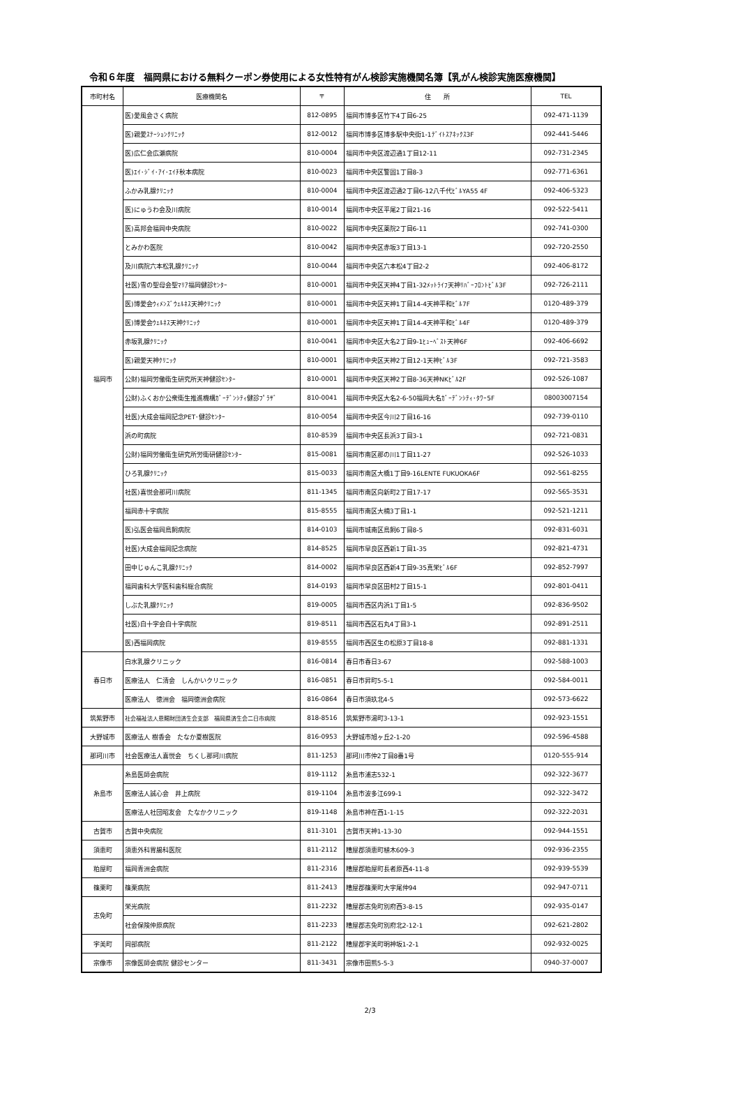令和６年度　福岡県における無料クーポン券使用による女性特有がん検診実施機関名簿【乳がん検診実施医療機関】
| 市町村名 | 医療機関名 | 〒 | 住 所 | TEL |
| --- | --- | --- | --- | --- |
| 福岡市 | 医)愛風会さく病院 | 812-0895 | 福岡市博多区竹下4丁目6-25 | 092-471-1139 |
| | 医)親愛ｽﾃｰｼｮﾝｸﾘﾆｯｸ | 812-0012 | 福岡市博多区博多駅中央街1-1ﾃﾞｲﾄｽｱﾈｯｸｽ3F | 092-441-5446 |
| | 医)広仁会広瀬病院 | 810-0004 | 福岡市中央区渡辺通1丁目12-11 | 092-731-2345 |
| | 医)ｴｲ･ｼﾞｲ･ｱｲ･ｴｲﾁ秋本病院 | 810-0023 | 福岡市中央区警固1丁目8-3 | 092-771-6361 |
| | ふかみ乳腺ｸﾘﾆｯｸ | 810-0004 | 福岡市中央区渡辺通2丁目6-12八千代ﾋﾞﾙYA55 4F | 092-406-5323 |
| | 医)にゅうわ会及川病院 | 810-0014 | 福岡市中央区平尾2丁目21-16 | 092-522-5411 |
| | 医)高邦会福岡中央病院 | 810-0022 | 福岡市中央区薬院2丁目6-11 | 092-741-0300 |
| | とみかわ医院 | 810-0042 | 福岡市中央区赤坂3丁目13-1 | 092-720-2550 |
| | 及川病院六本松乳腺ｸﾘﾆｯｸ | 810-0044 | 福岡市中央区六本松4丁目2-2 | 092-406-8172 |
| | 社医)雪の聖母会聖ﾏﾘｱ福岡健診ｾﾝﾀｰ | 810-0001 | 福岡市中央区天神4丁目1-32ﾒｯﾄﾗｲﾌ天神ﾘﾊﾞｰﾌﾛﾝﾄﾋﾞﾙ3F | 092-726-2111 |
| | 医)博愛会ｳｨﾒﾝｽﾞｳｪﾙﾈｽ天神ｸﾘﾆｯｸ | 810-0001 | 福岡市中央区天神1丁目14-4天神平和ﾋﾞﾙ7F | 0120-489-379 |
| | 医)博愛会ｳｪﾙﾈｽ天神ｸﾘﾆｯｸ | 810-0001 | 福岡市中央区天神1丁目14-4天神平和ﾋﾞﾙ4F | 0120-489-379 |
| | 赤坂乳腺ｸﾘﾆｯｸ | 810-0041 | 福岡市中央区大名2丁目9-1ﾋｭｰﾍﾞｽﾄ天神6F | 092-406-6692 |
| | 医)親愛天神ｸﾘﾆｯｸ | 810-0001 | 福岡市中央区天神2丁目12-1天神ﾋﾞﾙ3F | 092-721-3583 |
| | 公財)福岡労働衛生研究所天神健診ｾﾝﾀｰ | 810-0001 | 福岡市中央区天神2丁目8-36天神NKﾋﾞﾙ2F | 092-526-1087 |
| | 公財)ふくおか公衆衛生推進機構ｶﾞｰﾃﾞﾝｼﾃｨ健診ﾌﾟﾗｻﾞ | 810-0041 | 福岡市中央区大名2-6-50福岡大名ｶﾞｰﾃﾞﾝｼﾃｨ･ﾀﾜｰ5F | 08003007154 |
| | 社医)大成会福岡記念PET･健診ｾﾝﾀｰ | 810-0054 | 福岡市中央区今川2丁目16-16 | 092-739-0110 |
| | 浜の町病院 | 810-8539 | 福岡市中央区長浜3丁目3-1 | 092-721-0831 |
| | 公財)福岡労働衛生研究所労衛研健診ｾﾝﾀｰ | 815-0081 | 福岡市南区那の川1丁目11-27 | 092-526-1033 |
| | ひろ乳腺ｸﾘﾆｯｸ | 815-0033 | 福岡市南区大橋1丁目9-16LENTE FUKUOKA6F | 092-561-8255 |
| | 社医)喜悦会那珂川病院 | 811-1345 | 福岡市南区向新町2丁目17-17 | 092-565-3531 |
| | 福岡赤十字病院 | 815-8555 | 福岡市南区大楠3丁目1-1 | 092-521-1211 |
| | 医)弘医会福岡鳥飼病院 | 814-0103 | 福岡市城南区鳥飼6丁目8-5 | 092-831-6031 |
| | 社医)大成会福岡記念病院 | 814-8525 | 福岡市早良区西新1丁目1-35 | 092-821-4731 |
| | 田中じゅんこ乳腺ｸﾘﾆｯｸ | 814-0002 | 福岡市早良区西新4丁目9-35真栄ﾋﾞﾙ6F | 092-852-7997 |
| | 福岡歯科大学医科歯科総合病院 | 814-0193 | 福岡市早良区田村2丁目15-1 | 092-801-0411 |
| | しぶた乳腺ｸﾘﾆｯｸ | 819-0005 | 福岡市西区内浜1丁目1-5 | 092-836-9502 |
| | 社医)白十字会白十字病院 | 819-8511 | 福岡市西区石丸4丁目3-1 | 092-891-2511 |
| | 医)西福岡病院 | 819-8555 | 福岡市西区生の松原3丁目18-8 | 092-881-1331 |
| 春日市 | 白水乳腺クリニック | 816-0814 | 春日市春日3-67 | 092-588-1003 |
| | 医療法人 仁清会 しんかいクリニック | 816-0851 | 春日市昇町5-5-1 | 092-584-0011 |
| | 医療法人 徳洲会 福岡徳洲会病院 | 816-0864 | 春日市須玖北4-5 | 092-573-6622 |
| 筑紫野市 | 社会福祉法人恩賜財団済生会支部 福岡県済生会二日市病院 | 818-8516 | 筑紫野市湯町3-13-1 | 092-923-1551 |
| 大野城市 | 医療法人 樹香会 たなか夏樹医院 | 816-0953 | 大野城市旭ヶ丘2-1-20 | 092-596-4588 |
| 那珂川市 | 社会医療法人喜悦会 ちくし那珂川病院 | 811-1253 | 那珂川市仲2丁目8番1号 | 0120-555-914 |
| 糸島市 | 糸島医師会病院 | 819-1112 | 糸島市浦志532-1 | 092-322-3677 |
| | 医療法人誠心会 井上病院 | 819-1104 | 糸島市波多江699-1 | 092-322-3472 |
| | 医療法人社団昭友会 たなかクリニック | 819-1148 | 糸島市神在西1-1-15 | 092-322-2031 |
| 古賀市 | 古賀中央病院 | 811-3101 | 古賀市天神1-13-30 | 092-944-1551 |
| 須恵町 | 須恵外科胃腸科医院 | 811-2112 | 糟屋郡須恵町植木609-3 | 092-936-2355 |
| 粕屋町 | 福岡青洲会病院 | 811-2316 | 糟屋郡粕屋町長者原西4-11-8 | 092-939-5539 |
| 篠栗町 | 篠栗病院 | 811-2413 | 糟屋郡篠栗町大字尾仲94 | 092-947-0711 |
| 志免町 | 栄光病院 | 811-2232 | 糟屋郡志免町別府西3-8-15 | 092-935-0147 |
| | 社会保険仲原病院 | 811-2233 | 糟屋郡志免町別府北2-12-1 | 092-621-2802 |
| 宇美町 | 岡部病院 | 811-2122 | 糟屋郡宇美町明神坂1-2-1 | 092-932-0025 |
| 宗像市 | 宗像医師会病院 健診センター | 811-3431 | 宗像市田熊5-5-3 | 0940-37-0007 |
2/3